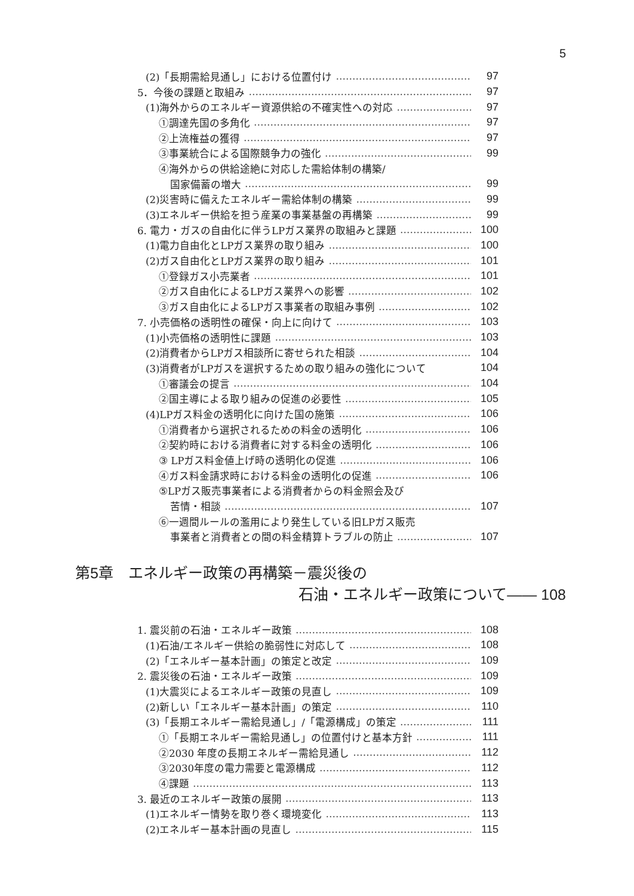5
(2)「長期需給見通し」における位置付け 97
5．今後の課題と取組み 97
(1)海外からのエネルギー資源供給の不確実性への対応 97
①調達先国の多角化 97
②上流権益の獲得 97
③事業統合による国際競争力の強化 99
④海外からの供給途絶に対応した需給体制の構築/
国家備蓄の増大 99
(2)災害時に備えたエネルギー需給体制の構築 99
(3)エネルギー供給を担う産業の事業基盤の再構築 99
6. 電力・ガスの自由化に伴うLPガス業界の取組みと課題 100
(1)電力自由化とLPガス業界の取り組み 100
(2)ガス自由化とLPガス業界の取り組み 101
①登録ガス小売業者 101
②ガス自由化によるLPガス業界への影響 102
③ガス自由化によるLPガス事業者の取組み事例 102
7. 小売価格の透明性の確保・向上に向けて 103
(1)小売価格の透明性に課題 103
(2)消費者からLPガス相談所に寄せられた相談 104
(3)消費者がLPガスを選択するための取り組みの強化について 104
①審議会の提言 104
②国主導による取り組みの促進の必要性 105
(4)LPガス料金の透明化に向けた国の施策 106
①消費者から選択されるための料金の透明化 106
②契約時における消費者に対する料金の透明化 106
③ LPガス料金値上げ時の透明化の促進 106
④ガス料金請求時における料金の透明化の促進 106
⑤LPガス販売事業者による消費者からの料金照会及び
苦情・相談 107
⑥一週間ルールの濫用により発生している旧LPガス販売
事業者と消費者との間の料金精算トラブルの防止 107
第5章　エネルギー政策の再構築－震災後の
石油・エネルギー政策について―― 108
1. 震災前の石油・エネルギー政策 108
(1)石油/エネルギー供給の脆弱性に対応して 108
(2)「エネルギー基本計画」の策定と改定 109
2. 震災後の石油・エネルギー政策 109
(1)大震災によるエネルギー政策の見直し 109
(2)新しい「エネルギー基本計画」の策定 110
(3)「長期エネルギー需給見通し」/「電源構成」の策定 111
①「長期エネルギー需給見通し」の位置付けと基本方針 111
②2030 年度の長期エネルギー需給見通し 112
③2030年度の電力需要と電源構成 112
④課題 113
3. 最近のエネルギー政策の展開 113
(1)エネルギー情勢を取り巻く環境変化 113
(2)エネルギー基本計画の見直し 115